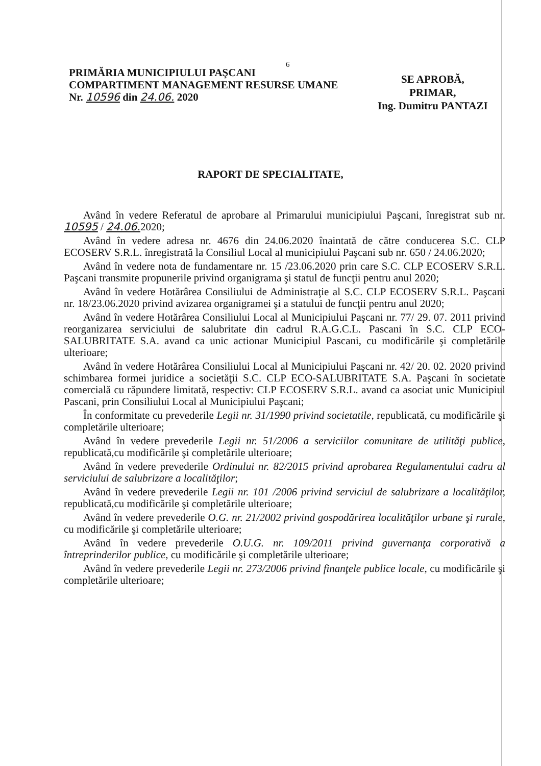6
PRIMĂRIA MUNICIPIULUI PAŞCANI
COMPARTIMENT MANAGEMENT RESURSE UMANE
Nr. 10596 din 24.06. 2020
SE APROBĂ,
PRIMAR,
Ing. Dumitru PANTAZI
RAPORT DE SPECIALITATE,
Având în vedere Referatul de aprobare al Primarului municipiului Paşcani, înregistrat sub nr. 10595 / 24.06. 2020;
Având în vedere adresa nr. 4676 din 24.06.2020 înaintată de către conducerea S.C. CLP ECOSERV S.R.L. înregistrată la Consiliul Local al municipiului Paşcani sub nr. 650 / 24.06.2020;
Având în vedere nota de fundamentare nr. 15 /23.06.2020 prin care S.C. CLP ECOSERV S.R.L. Paşcani transmite propunerile privind organigrama şi statul de funcţii pentru anul 2020;
Având în vedere Hotărârea Consiliului de Administraţie al S.C. CLP ECOSERV S.R.L. Paşcani nr. 18/23.06.2020 privind avizarea organigramei şi a statului de funcţii pentru anul 2020;
Având în vedere Hotărârea Consiliului Local al Municipiului Paşcani nr. 77/ 29. 07. 2011 privind reorganizarea serviciului de salubritate din cadrul R.A.G.C.L. Pascani în S.C. CLP ECO-SALUBRITATE S.A. avand ca unic actionar Municipiul Pascani, cu modificările şi completările ulterioare;
Având în vedere Hotărârea Consiliului Local al Municipiului Paşcani nr. 42/ 20. 02. 2020 privind schimbarea formei juridice a societăţii S.C. CLP ECO-SALUBRITATE S.A. Paşcani în societate comercială cu răpundere limitată, respectiv: CLP ECOSERV S.R.L. avand ca asociat unic Municipiul Pascani, prin Consiliului Local al Municipiului Paşcani;
În conformitate cu prevederile Legii nr. 31/1990 privind societatile, republicată, cu modificările şi completările ulterioare;
Având în vedere prevederile Legii nr. 51/2006 a serviciilor comunitare de utilităţi publice, republicată,cu modificările şi completările ulterioare;
Având în vedere prevederile Ordinului nr. 82/2015 privind aprobarea Regulamentului cadru al serviciului de salubrizare a localităţilor;
Având în vedere prevederile Legii nr. 101 /2006 privind serviciul de salubrizare a localităţilor, republicată,cu modificările şi completările ulterioare;
Având în vedere prevederile O.G. nr. 21/2002 privind gospodărirea localităţilor urbane şi rurale, cu modificările şi completările ulterioare;
Având în vedere prevederile O.U.G. nr. 109/2011 privind guvernanţa corporativă a întreprinderilor publice, cu modificările şi completările ulterioare;
Având în vedere prevederile Legii nr. 273/2006 privind finanţele publice locale, cu modificările şi completările ulterioare;